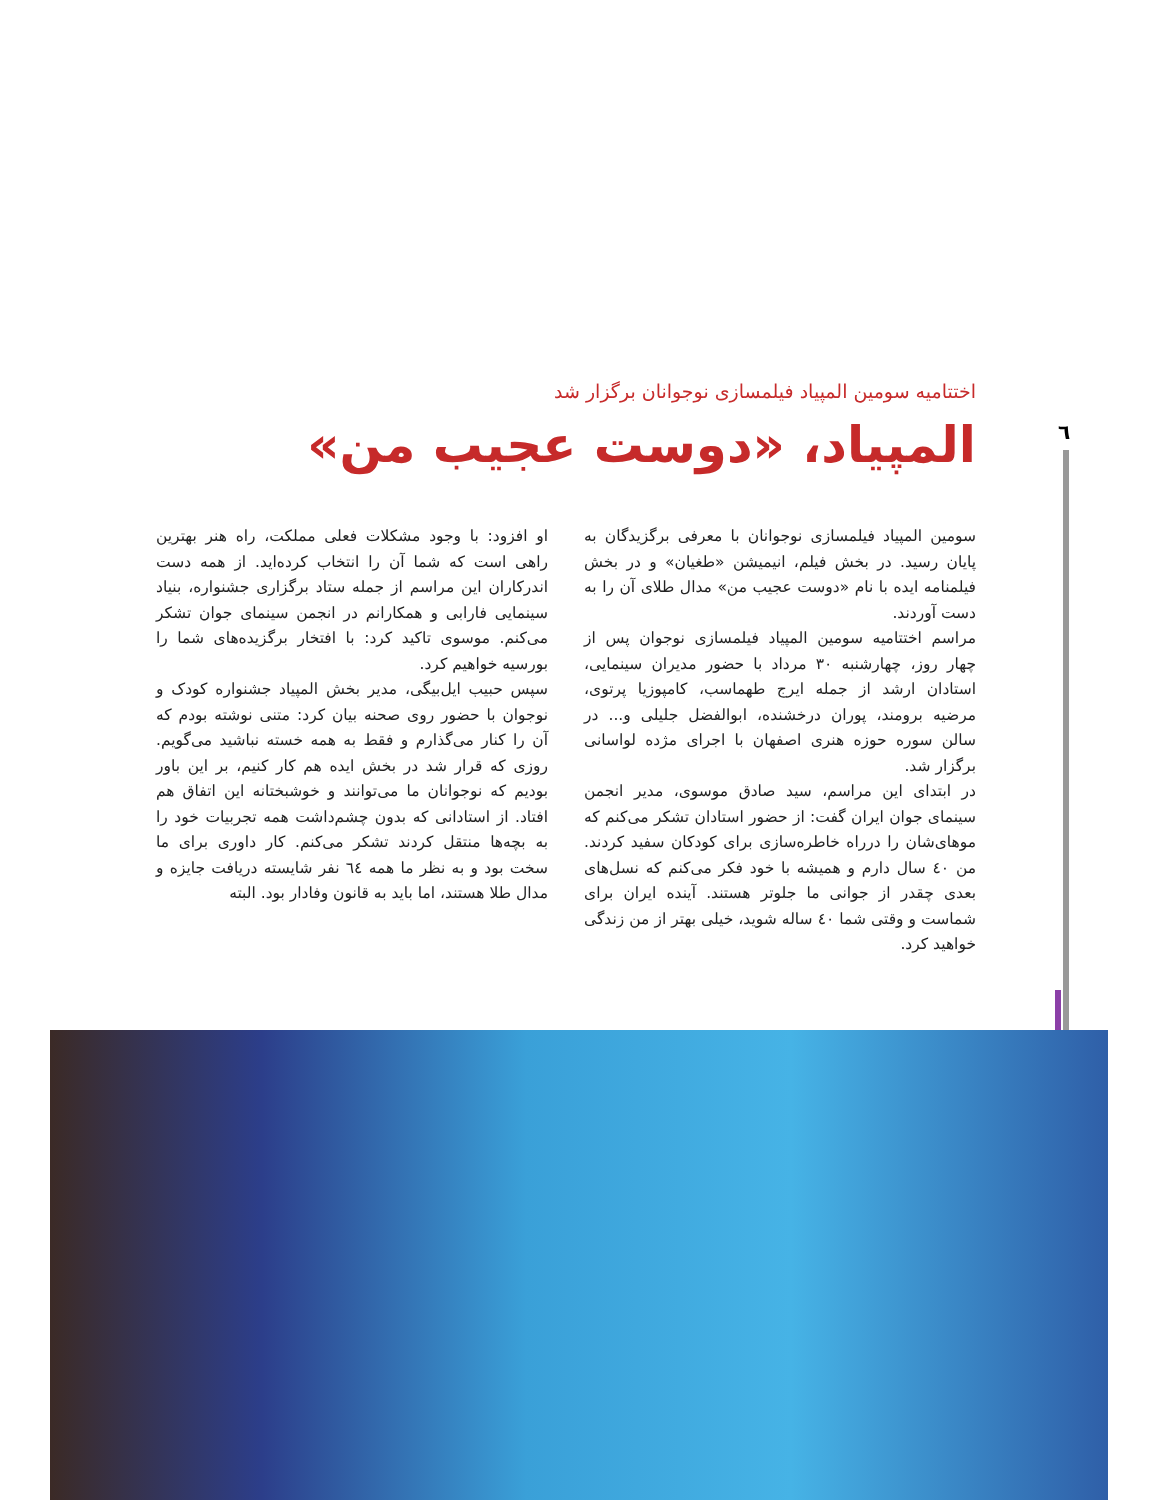٦
اختتامیه سومین المپیاد فیلمسازی نوجوانان برگزار شد
المپیاد، «دوست عجیب من»
سومین المپیاد فیلمسازی نوجوانان با معرفی برگزیدگان به پایان رسید. در بخش فیلم، انیمیشن «طغیان» و در بخش فیلمنامه ایده با نام «دوست عجیب من» مدال طلای آن را به دست آوردند.
مراسم اختتامیه سومین المپیاد فیلمسازی نوجوان پس از چهار روز، چهارشنبه ۳۰ مرداد با حضور مدیران سینمایی، استادان ارشد از جمله ایرج طهماسب، کامپوزیا پرتوی، مرضیه برومند، پوران درخشنده، ابوالفضل جلیلی و... در سالن سوره حوزه هنری اصفهان با اجرای مژده لواسانی برگزار شد.
در ابتدای این مراسم، سید صادق موسوی، مدیر انجمن سینمای جوان ایران گفت: از حضور استادان تشکر می‌کنم که موهای‌شان را درراه خاطره‌سازی برای کودکان سفید کردند. من ٤٠ سال دارم و همیشه با خود فکر می‌کنم که نسل‌های بعدی چقدر از جوانی ما جلوتر هستند. آینده ایران برای شماست و وقتی شما ٤٠ ساله شوید، خیلی بهتر از من زندگی خواهید کرد.
او افزود: با وجود مشکلات فعلی مملکت، راه هنر بهترین راهی است که شما آن را انتخاب کرده‌اید. از همه دست اندرکاران این مراسم از جمله ستاد برگزاری جشنواره، بنیاد سینمایی فارابی و همکارانم در انجمن سینمای جوان تشکر می‌کنم. موسوی تاکید کرد: با افتخار برگزیده‌های شما را بورسیه خواهیم کرد.
سپس حبیب ایل‌بیگی، مدیر بخش المپیاد جشنواره کودک و نوجوان با حضور روی صحنه بیان کرد: متنی نوشته بودم که آن را کنار می‌گذارم و فقط به همه خسته نباشید می‌گویم. روزی که قرار شد در بخش ایده هم کار کنیم، بر این باور بودیم که نوجوانان ما می‌توانند و خوشبختانه این اتفاق هم افتاد. از استادانی که بدون چشم‌داشت همه تجربیات خود را به بچه‌ها منتقل کردند تشکر می‌کنم. کار داوری برای ما سخت بود و به نظر ما همه ٦٤ نفر شایسته دریافت جایزه و مدال طلا هستند، اما باید به قانون وفادار بود. البته